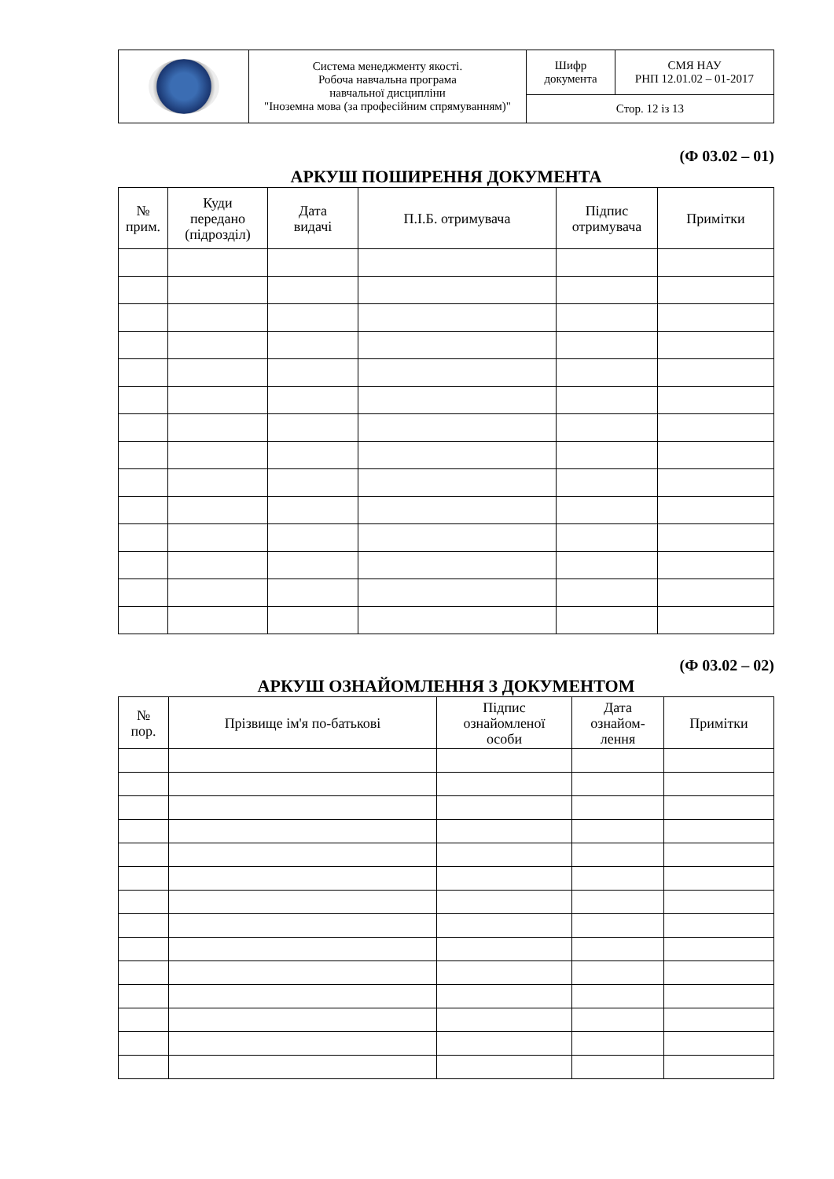| | Система менеджменту якості. Робоча навчальна програма навчальної дисципліни "Іноземна мова (за професійним спрямуванням)" | Шифр документа | СМЯ НАУ РНП 12.01.02 – 01-2017 |
| | | Стор. 12 із 13 | |
(Ф 03.02 – 01)
АРКУШ ПОШИРЕННЯ ДОКУМЕНТА
| № прим. | Куди передано (підрозділ) | Дата видачі | П.І.Б. отримувача | Підпис отримувача | Примітки |
| --- | --- | --- | --- | --- | --- |
(Ф 03.02 – 02)
АРКУШ ОЗНАЙОМЛЕННЯ З ДОКУМЕНТОМ
| № пор. | Прізвище ім'я по-батькові | Підпис ознайомленої особи | Дата ознайом- лення | Примітки |
| --- | --- | --- | --- | --- |